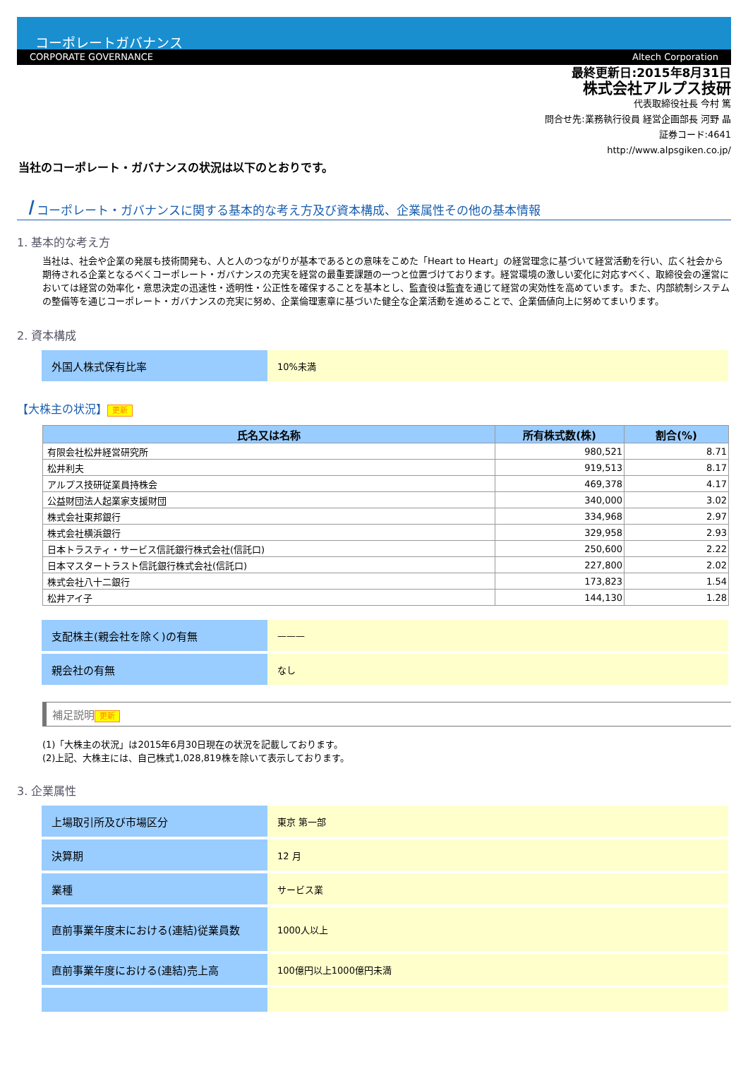コーポレートガバナンス
CORPORATE GOVERNANCE Altech Corporation
最終更新日:2015年8月31日
株式会社アルプス技研
代表取締役社長 今村 篤
問合せ先:業務執行役員 経営企画部長 河野 晶
証券コード:4641
http://www.alpsgiken.co.jp/
当社のコーポレート・ガバナンスの状況は以下のとおりです。
I コーポレート・ガバナンスに関する基本的な考え方及び資本構成、企業属性その他の基本情報
1. 基本的な考え方
当社は、社会や企業の発展も技術開発も、人と人のつながりが基本であるとの意味をこめた「Heart to Heart」の経営理念に基づいて経営活動を行い、広く社会から期待される企業となるべくコーポレート・ガバナンスの充実を経営の最重要課題の一つと位置づけております。経営環境の激しい変化に対応すべく、取締役会の運営においては経営の効率化・意思決定の迅速性・透明性・公正性を確保することを基本とし、監査役は監査を通じて経営の実効性を高めています。また、内部統制システムの整備等を通じコーポレート・ガバナンスの充実に努め、企業倫理憲章に基づいた健全な企業活動を進めることで、企業価値向上に努めてまいります。
2. 資本構成
| 外国人株式保有比率 | 10%未満 |
【大株主の状況】 更新
| 氏名又は名称 | 所有株式数(株) | 割合(%) |
| --- | --- | --- |
| 有限会社松井経営研究所 | 980,521 | 8.71 |
| 松井利夫 | 919,513 | 8.17 |
| アルプス技研従業員持株会 | 469,378 | 4.17 |
| 公益財団法人起業家支援財団 | 340,000 | 3.02 |
| 株式会社東邦銀行 | 334,968 | 2.97 |
| 株式会社横浜銀行 | 329,958 | 2.93 |
| 日本トラスティ・サービス信託銀行株式会社(信託口) | 250,600 | 2.22 |
| 日本マスタートラスト信託銀行株式会社(信託口) | 227,800 | 2.02 |
| 株式会社八十二銀行 | 173,823 | 1.54 |
| 松井アイ子 | 144,130 | 1.28 |
| 支配株主(親会社を除く)の有無 | ——— |
| 親会社の有無 | なし |
補足説明 更新
(1)「大株主の状況」は2015年6月30日現在の状況を記載しております。
(2)上記、大株主には、自己株式1,028,819株を除いて表示しております。
3. 企業属性
| 上場取引所及び市場区分 | 東京 第一部 |
| 決算期 | 12 月 |
| 業種 | サービス業 |
| 直前事業年度末における(連結)従業員数 | 1000人以上 |
| 直前事業年度における(連結)売上高 | 100億円以上1000億円未満 |